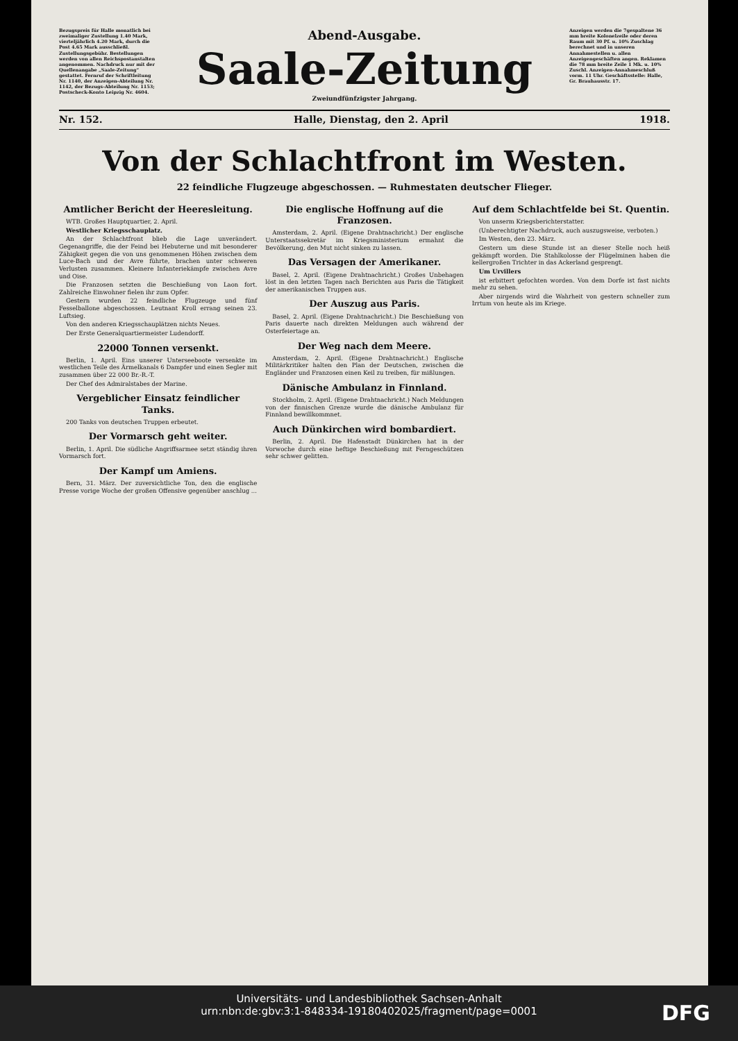Bezugspreis für Halle monatlich bei zweimaliger Zustellung 1.40 Mark, vierteljährlich 4.20 Mark, durch die Post 4.65 Mark ausschließl. Zustellungsgebühr. Bestellungen werden von allen Reichspostanstalten angenommen. Nachdruck nur mit der Quellenangabe „Saale-Zeitung“ gestattet. Fernruf der Schriftleitung Nr. 1140, der Anzeigen-Abteilung Nr. 1142, der Bezugs-Abteilung Nr. 1153; Postscheck-Konto Leipzig Nr. 4604.
Abend-Ausgabe.
Saale-Zeitung
Zweiundfünfzigster Jahrgang.
Anzeigen werden die 7gespaltene 36 mm breite Kolonelzeile oder deren Raum mit 30 Pf. u. 10% Zuschlag berechnet und in unseren Annahmestellen u. allen Anzeigengeschäften angen. Reklamen die 78 mm breite Zeile 1 Mk. u. 10% Zuschl. Anzeigen-Annahmeschluß vorm. 11 Uhr. Geschäftsstelle: Halle, Gr. Brauhausstr. 17.
Nr. 152. Halle, Dienstag, den 2. April 1918.
Von der Schlachtfront im Westen.
22 feindliche Flugzeuge abgeschossen. — Ruhmestaten deutscher Flieger.
Amtlicher Bericht der Heeresleitung.
WTB. Großes Hauptquartier, 2. April.
Westlicher Kriegsschauplatz.
An der Schlachtfront blieb die Lage unverändert. Gegenangriffe, die der Feind bei Hebuterne und mit besonderer Zähigkeit gegen die von uns genommenen Höhen zwischen dem Luce-Bach und der Avre führte, brachen unter schweren Verlusten zusammen. Kleinere Infanteriekämpfe zwischen Avre und Oise.
Die Franzosen setzten die Beschießung von Laon fort. Zahlreiche Einwohner fielen ihr zum Opfer.
Gestern wurden 22 feindliche Flugzeuge und fünf Fesselballone abgeschossen. Leutnant Kroll errang seinen 23. Luftsieg.
Von den anderen Kriegsschauplätzen nichts Neues.
Der Erste Generalquartiermeister Ludendorff.
22000 Tonnen versenkt.
Berlin, 1. April. Eins unserer Unterseeboote versenkte im westlichen Teile des Ärmelkanals 6 Dampfer und einen Segler mit zusammen über 22 000 Br.-R.-T.
Der Chef des Admiralstabes der Marine.
Vergeblicher Einsatz feindlicher Tanks.
200 Tanks von deutschen Truppen erbeutet.
Der Vormarsch geht weiter.
Berlin, 1. April. Die südliche Angriffsarmee setzt ständig ihren Vormarsch fort.
Der Kampf um Amiens.
Bern, 31. März. Der zuversichtliche Ton, den die englische Presse vorige Woche der großen Offensive gegenüber anschlug ...
Die englische Hoffnung auf die Franzosen.
Amsterdam, 2. April. (Eigene Drahtnachricht.) Der englische Unterstaatssekretär im Kriegsministerium ermahnt die Bevölkerung, den Mut nicht sinken zu lassen.
Das Versagen der Amerikaner.
Basel, 2. April. (Eigene Drahtnachricht.) Großes Unbehagen löst in den letzten Tagen nach Berichten aus Paris die Tätigkeit der amerikanischen Truppen aus.
Der Auszug aus Paris.
Basel, 2. April. (Eigene Drahtnachricht.) Die Beschießung von Paris dauerte nach direkten Meldungen auch während der Osterfeiertage an.
Der Weg nach dem Meere.
Amsterdam, 2. April. (Eigene Drahtnachricht.) Englische Militärkritiker halten den Plan der Deutschen, zwischen die Engländer und Franzosen einen Keil zu treiben, für mißlungen.
Dänische Ambulanz in Finnland.
Stockholm, 2. April. (Eigene Drahtnachricht.) Nach Meldungen von der finnischen Grenze wurde die dänische Ambulanz für Finnland bewillkommnet.
Auch Dünkirchen wird bombardiert.
Berlin, 2. April. Die Hafenstadt Dünkirchen hat in der Vorwoche durch eine heftige Beschießung mit Ferngeschützen sehr schwer gelitten.
Auf dem Schlachtfelde bei St. Quentin.
Von unserm Kriegsberichterstatter.
(Unberechtigter Nachdruck, auch auszugsweise, verboten.)
Im Westen, den 23. März.
Gestern um diese Stunde ist an dieser Stelle noch heiß gekämpft worden. Die Stahlkolosse der Flügelminen haben die kellergroßen Trichter in das Ackerland gesprengt.
Um Urvillers
ist erbittert gefochten worden. Von dem Dorfe ist fast nichts mehr zu sehen.
Aber nirgends wird die Wahrheit von gestern schneller zum Irrtum von heute als im Kriege.
Universitäts- und Landesbibliothek Sachsen-Anhalt
urn:nbn:de:gbv:3:1-848334-19180402025/fragment/page=0001
DFG